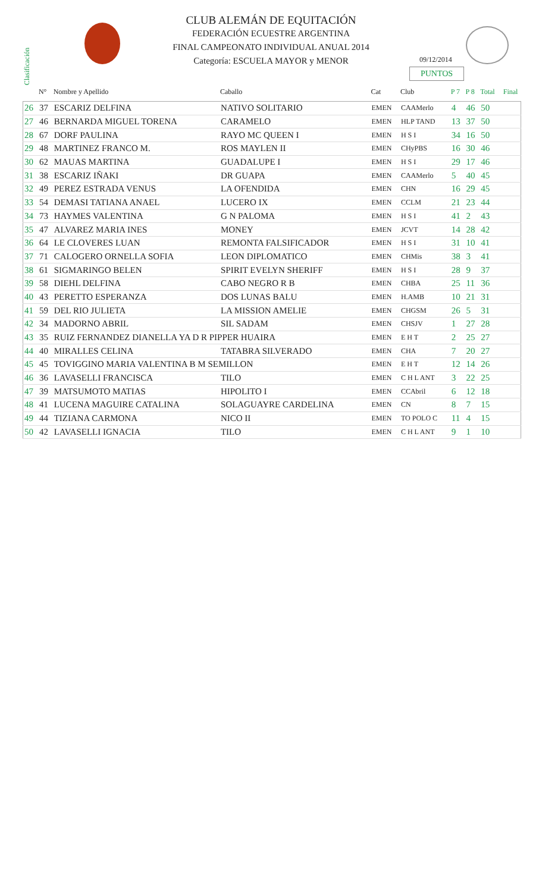CLUB ALEMÁN DE EQUITACIÓN
FEDERACIÓN ECUESTRE ARGENTINA
FINAL CAMPEONATO INDIVIDUAL ANUAL 2014
Categoría: ESCUELA MAYOR y MENOR
09/12/2014
PUNTOS
Clasificación
| | N° | Nombre y Apellido | Caballo | Cat | Club | P 7 | P 8 | Total | Final |
| --- | --- | --- | --- | --- | --- | --- | --- | --- | --- |
| 26 | 37 | ESCARIZ DELFINA | NATIVO SOLITARIO | EMEN | CAAMerlo | 4 | 46 | 50 | |
| 27 | 46 | BERNARDA MIGUEL TORENA | CARAMELO | EMEN | HLP TAND | 13 | 37 | 50 | |
| 28 | 67 | DORF PAULINA | RAYO MC QUEEN I | EMEN | H S I | 34 | 16 | 50 | |
| 29 | 48 | MARTINEZ FRANCO M. | ROS MAYLEN II | EMEN | CHyPBS | 16 | 30 | 46 | |
| 30 | 62 | MAUAS MARTINA | GUADALUPE I | EMEN | H S I | 29 | 17 | 46 | |
| 31 | 38 | ESCARIZ IÑAKI | DR GUAPA | EMEN | CAAMerlo | 5 | 40 | 45 | |
| 32 | 49 | PEREZ ESTRADA VENUS | LA OFENDIDA | EMEN | CHN | 16 | 29 | 45 | |
| 33 | 54 | DEMASI TATIANA ANAEL | LUCERO IX | EMEN | CCLM | 21 | 23 | 44 | |
| 34 | 73 | HAYMES VALENTINA | G N PALOMA | EMEN | H S I | 41 | 2 | 43 | |
| 35 | 47 | ALVAREZ MARIA INES | MONEY | EMEN | JCVT | 14 | 28 | 42 | |
| 36 | 64 | LE CLOVERES LUAN | REMONTA FALSIFICADOR | EMEN | H S I | 31 | 10 | 41 | |
| 37 | 71 | CALOGERO ORNELLA SOFIA | LEON DIPLOMATICO | EMEN | CHMis | 38 | 3 | 41 | |
| 38 | 61 | SIGMARINGO BELEN | SPIRIT EVELYN SHERIFF | EMEN | H S I | 28 | 9 | 37 | |
| 39 | 58 | DIEHL DELFINA | CABO NEGRO R B | EMEN | CHBA | 25 | 11 | 36 | |
| 40 | 43 | PERETTO ESPERANZA | DOS LUNAS BALU | EMEN | H.AMB | 10 | 21 | 31 | |
| 41 | 59 | DEL RIO JULIETA | LA MISSION AMELIE | EMEN | CHGSM | 26 | 5 | 31 | |
| 42 | 34 | MADORNO ABRIL | SIL SADAM | EMEN | CHSJV | 1 | 27 | 28 | |
| 43 | 35 | RUIZ FERNANDEZ DIANELLA YA D R PIPPER HUAIRA | | EMEN | E H T | 2 | 25 | 27 | |
| 44 | 40 | MIRALLES CELINA | TATABRA SILVERADO | EMEN | CHA | 7 | 20 | 27 | |
| 45 | 45 | TOVIGGINO MARIA VALENTINA B M SEMILLON | | EMEN | E H T | 12 | 14 | 26 | |
| 46 | 36 | LAVASELLI FRANCISCA | TILO | EMEN | C H L ANT | 3 | 22 | 25 | |
| 47 | 39 | MATSUMOTO MATIAS | HIPOLITO I | EMEN | CCAbril | 6 | 12 | 18 | |
| 48 | 41 | LUCENA MAGUIRE CATALINA | SOLAGUAYRE CARDELINA | EMEN | CN | 8 | 7 | 15 | |
| 49 | 44 | TIZIANA CARMONA | NICO II | EMEN | TO POLO C | 11 | 4 | 15 | |
| 50 | 42 | LAVASELLI IGNACIA | TILO | EMEN | C H L ANT | 9 | 1 | 10 | |